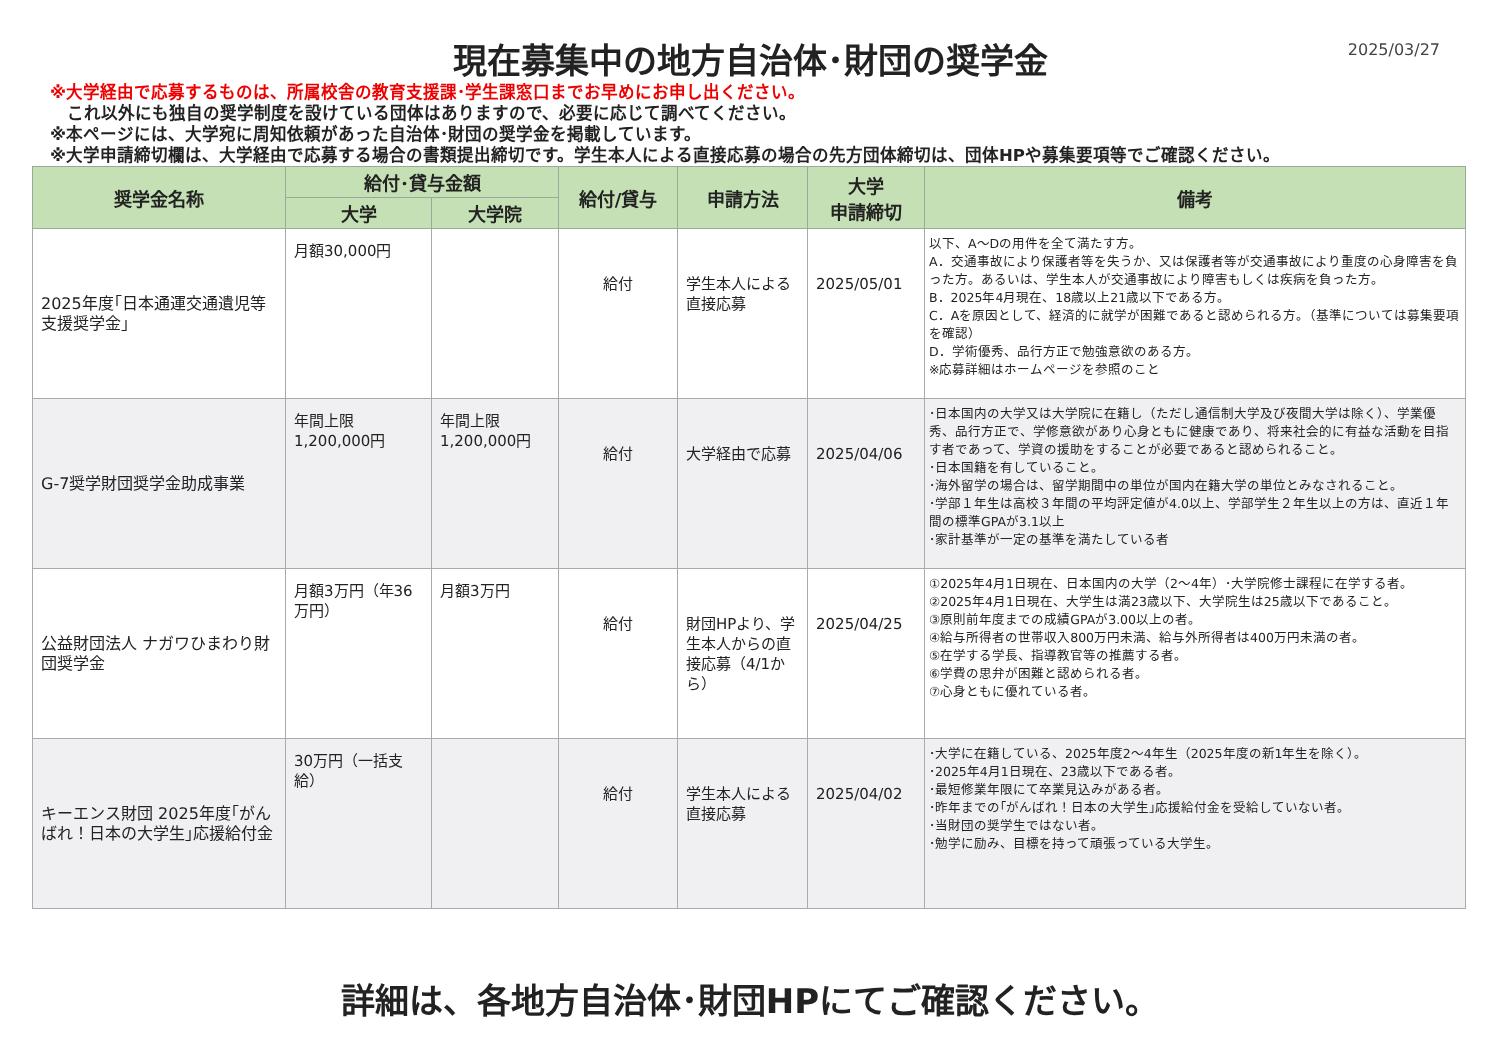現在募集中の地方自治体･財団の奨学金
2025/03/27
※大学経由で応募するものは、所属校舎の教育支援課･学生課窓口までお早めにお申し出ください。
これ以外にも独自の奨学制度を設けている団体はありますので、必要に応じて調べてください。
※本ページには、大学宛に周知依頼があった自治体･財団の奨学金を掲載しています。
※大学申請締切欄は、大学経由で応募する場合の書類提出締切です。学生本人による直接応募の場合の先方団体締切は、団体HPや募集要項等でご確認ください。
| 奨学金名称 | 給付･貸与金額 | | 給付/貸与 | 申請方法 | 大学 申請締切 | 備考 |
| --- | --- | --- | --- | --- | --- | --- |
| | 大学 | 大学院 | | | | |
| 2025年度｢日本通運交通遺児等支援奨学金｣ | 月額30,000円 | | 給付 | 学生本人による直接応募 | 2025/05/01 | 以下、A～Dの用件を全て満たす方。 A．交通事故により保護者等を失うか、又は保護者等が交通事故により重度の心身障害を負った方。あるいは、学生本人が交通事故により障害もしくは疾病を負った方。 B．2025年4月現在、18歳以上21歳以下である方。 C．Aを原因として、経済的に就学が困難であると認められる方。（基準については募集要項を確認） D．学術優秀、品行方正で勉強意欲のある方。 ※応募詳細はホームページを参照のこと |
| G-7奨学財団奨学金助成事業 | 年間上限 1,200,000円 | 年間上限 1,200,000円 | 給付 | 大学経由で応募 | 2025/04/06 | ･日本国内の大学又は大学院に在籍し（ただし通信制大学及び夜間大学は除く）、学業優秀、品行方正で、学修意欲があり心身ともに健康であり、将来社会的に有益な活動を目指す者であって、学資の援助をすることが必要であると認められること。 ･日本国籍を有していること。 ･海外留学の場合は、留学期間中の単位が国内在籍大学の単位とみなされること。 ･学部１年生は高校３年間の平均評定値が4.0以上、学部学生２年生以上の方は、直近１年間の標準GPAが3.1以上 ･家計基準が一定の基準を満たしている者 |
| 公益財団法人 ナガワひまわり財団奨学金 | 月額3万円（年36万円） | 月額3万円 | 給付 | 財団HPより、学生本人からの直接応募（4/1から） | 2025/04/25 | ①2025年4月1日現在、日本国内の大学（2～4年）･大学院修士課程に在学する者。 ②2025年4月1日現在、大学生は満23歳以下、大学院生は25歳以下であること。 ③原則前年度までの成績GPAが3.00以上の者。 ④給与所得者の世帯収入800万円未満、給与外所得者は400万円未満の者。 ⑤在学する学長、指導教官等の推薦する者。 ⑥学費の思弁が困難と認められる者。 ⑦心身ともに優れている者。 |
| キーエンス財団 2025年度｢がんばれ！日本の大学生｣応援給付金 | 30万円（一括支給） | | 給付 | 学生本人による直接応募 | 2025/04/02 | ･大学に在籍している、2025年度2～4年生（2025年度の新1年生を除く）。 ･2025年4月1日現在、23歳以下である者。 ･最短修業年限にて卒業見込みがある者。 ･昨年までの｢がんばれ！日本の大学生｣応援給付金を受給していない者。 ･当財団の奨学生ではない者。 ･勉学に励み、目標を持って頑張っている大学生。 |
詳細は、各地方自治体･財団HPにてご確認ください。